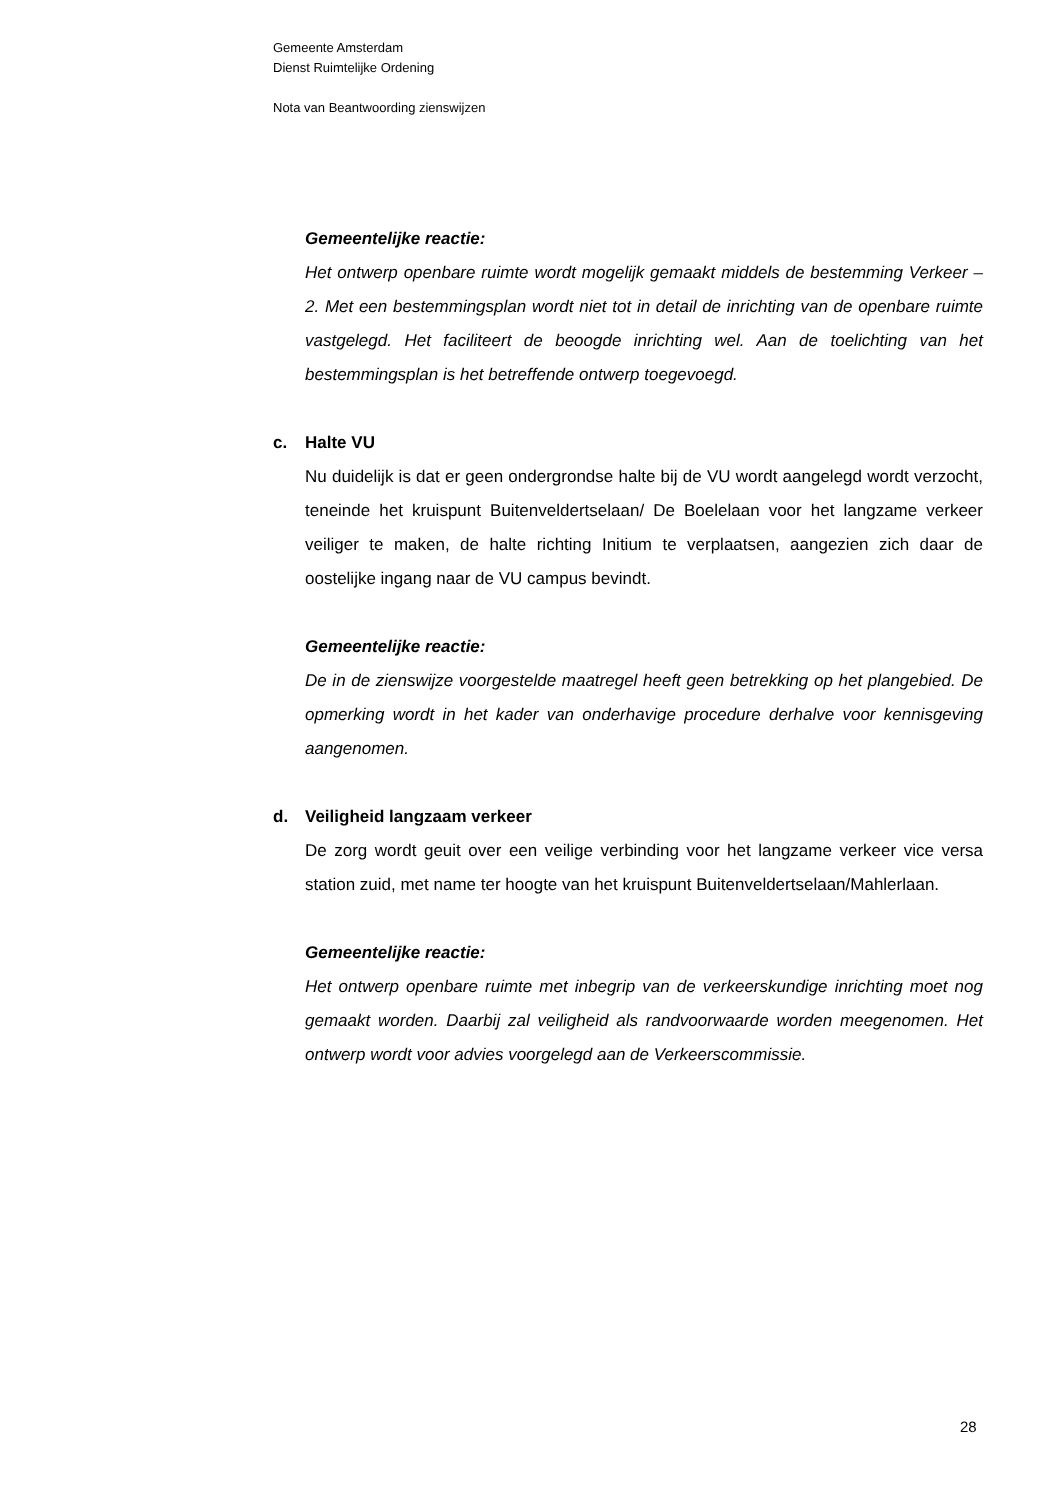Gemeente Amsterdam
Dienst Ruimtelijke Ordening
Nota van Beantwoording zienswijzen
Gemeentelijke reactie:
Het ontwerp openbare ruimte wordt mogelijk gemaakt middels de bestemming Verkeer – 2. Met een bestemmingsplan wordt niet tot in detail de inrichting van de openbare ruimte vastgelegd. Het faciliteert de beoogde inrichting wel. Aan de toelichting van het bestemmingsplan is het betreffende ontwerp toegevoegd.
c. Halte VU
Nu duidelijk is dat er geen ondergrondse halte bij de VU wordt aangelegd wordt verzocht, teneinde het kruispunt Buitenveldertselaan/ De Boelelaan voor het langzame verkeer veiliger te maken, de halte richting Initium te verplaatsen, aangezien zich daar de oostelijke ingang naar de VU campus bevindt.
Gemeentelijke reactie:
De in de zienswijze voorgestelde maatregel heeft geen betrekking op het plangebied. De opmerking wordt in het kader van onderhavige procedure derhalve voor kennisgeving aangenomen.
d. Veiligheid langzaam verkeer
De zorg wordt geuit over een veilige verbinding voor het langzame verkeer vice versa station zuid, met name ter hoogte van het kruispunt Buitenveldertselaan/Mahlerlaan.
Gemeentelijke reactie:
Het ontwerp openbare ruimte met inbegrip van de verkeerskundige inrichting moet nog gemaakt worden. Daarbij zal veiligheid als randvoorwaarde worden meegenomen. Het ontwerp wordt voor advies voorgelegd aan de Verkeerscommissie.
28